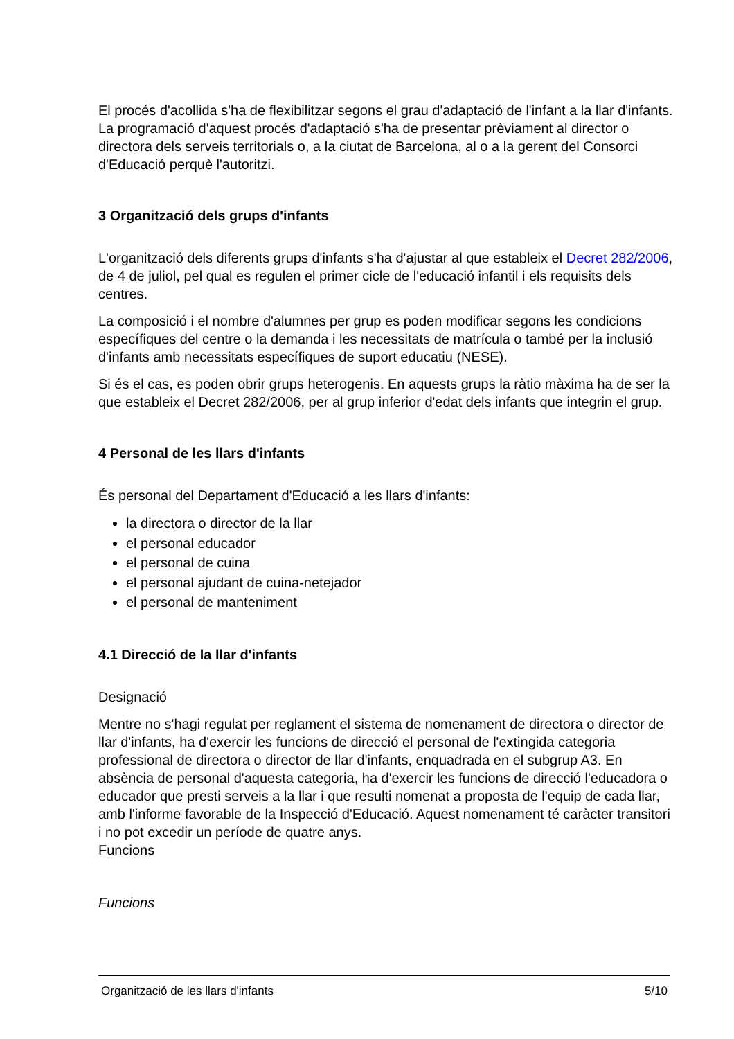El procés d'acollida s'ha de flexibilitzar segons el grau d'adaptació de l'infant a la llar d'infants. La programació d'aquest procés d'adaptació s'ha de presentar prèviament al director o directora dels serveis territorials o, a la ciutat de Barcelona, al o a la gerent del Consorci d'Educació perquè l'autoritzi.
3 Organització dels grups d'infants
L'organització dels diferents grups d'infants s'ha d'ajustar al que estableix el Decret 282/2006, de 4 de juliol, pel qual es regulen el primer cicle de l'educació infantil i els requisits dels centres.
La composició i el nombre d'alumnes per grup es poden modificar segons les condicions específiques del centre o la demanda i les necessitats de matrícula o també per la inclusió d'infants amb necessitats específiques de suport educatiu (NESE).
Si és el cas, es poden obrir grups heterogenis. En aquests grups la ràtio màxima ha de ser la que estableix el Decret 282/2006, per al grup inferior d'edat dels infants que integrin el grup.
4 Personal de les llars d'infants
És personal del Departament d'Educació a les llars d'infants:
la directora o director de la llar
el personal educador
el personal de cuina
el personal ajudant de cuina-netejador
el personal de manteniment
4.1 Direcció de la llar d'infants
Designació
Mentre no s'hagi regulat per reglament el sistema de nomenament de directora o director de llar d'infants, ha d'exercir les funcions de direcció el personal de l'extingida categoria professional de directora o director de llar d'infants, enquadrada en el subgrup A3. En absència de personal d'aquesta categoria, ha d'exercir les funcions de direcció l'educadora o educador que presti serveis a la llar i que resulti nomenat a proposta de l'equip de cada llar, amb l'informe favorable de la Inspecció d'Educació. Aquest nomenament té caràcter transitori i no pot excedir un període de quatre anys.
Funcions
Funcions
Organització de les llars d'infants 5/10